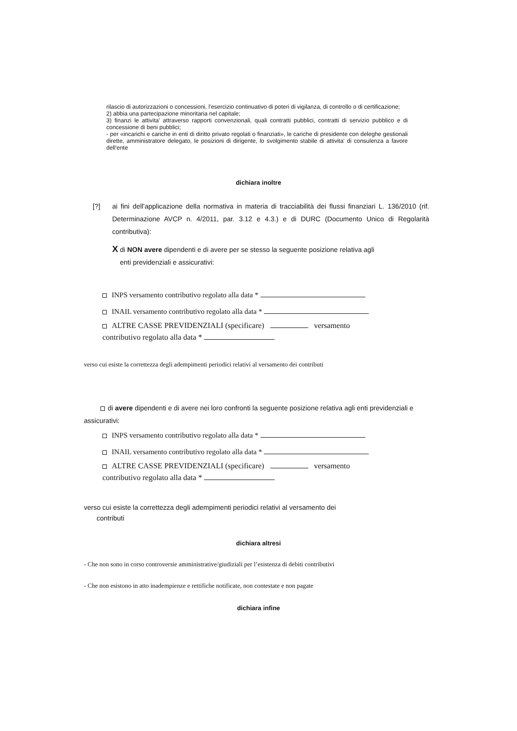rilascio di autorizzazioni o concessioni, l'esercizio continuativo di poteri di vigilanza, di controllo o di certificazione;
2) abbia una partecipazione minoritaria nel capitale;
3) finanzi le attivita' attraverso rapporti convenzionali, quali contratti pubblici, contratti di servizio pubblico e di concessione di beni pubblici;
- per «incarichi e cariche in enti di diritto privato regolati o finanziati», le cariche di presidente con deleghe gestionali dirette, amministratore delegato, le posizioni di dirigente, lo svolgimento stabile di attivita' di consulenza a favore dell'ente
dichiara inoltre
[?] ai fini dell'applicazione della normativa in materia di tracciabilità dei flussi finanziari L. 136/2010 (rif. Determinazione AVCP n. 4/2011, par. 3.12 e 4.3.) e di DURC (Documento Unico di Regolarità contributiva):
X di NON avere dipendenti e di avere per se stesso la seguente posizione relativa agli
enti previdenziali e assicurativi:
INPS versamento contributivo regolato alla data *
INAIL versamento contributivo regolato alla data *
ALTRE CASSE PREVIDENZIALI (specificare) versamento
contributivo regolato alla data *
verso cui esiste la correttezza degli adempimenti periodici relativi al versamento dei contributi
di avere dipendenti e di avere nei loro confronti la seguente posizione relativa agli enti previdenziali e assicurativi:
INPS versamento contributivo regolato alla data *
INAIL versamento contributivo regolato alla data *
ALTRE CASSE PREVIDENZIALI (specificare) versamento
contributivo regolato alla data *
verso cui esiste la correttezza degli adempimenti periodici relativi al versamento dei
contributi
dichiara altresi
- Che non sono in corso controversie amministrative/giudiziali per l’esistenza di debiti contributivi
- Che non esistono in atto inadempienze e rettifiche notificate, non contestate e non pagate
dichiara infine